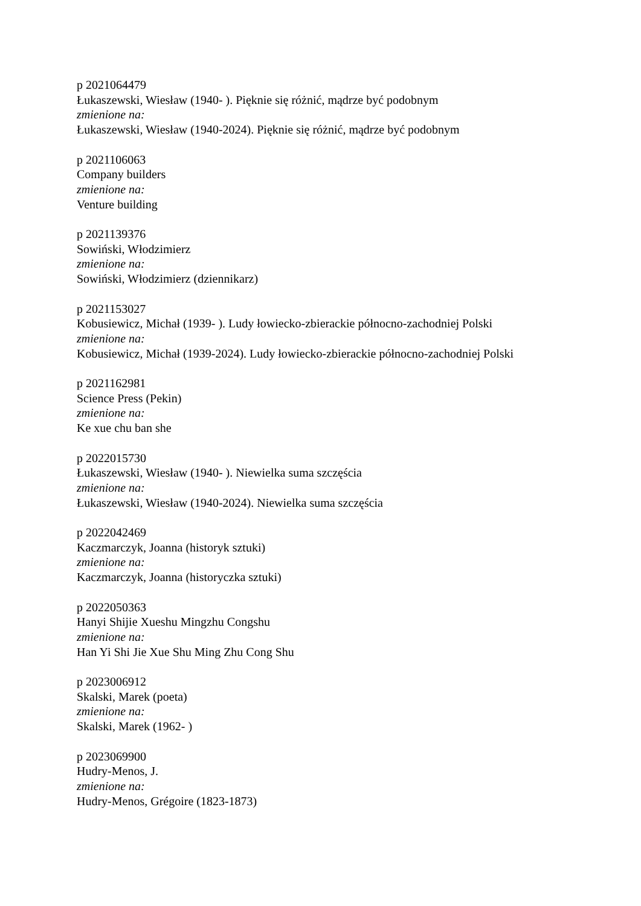p 2021064479
Łukaszewski, Wiesław (1940- ). Pięknie się różnić, mądrze być podobnym
zmienione na:
Łukaszewski, Wiesław (1940-2024). Pięknie się różnić, mądrze być podobnym
p 2021106063
Company builders
zmienione na:
Venture building
p 2021139376
Sowiński, Włodzimierz
zmienione na:
Sowiński, Włodzimierz (dziennikarz)
p 2021153027
Kobusiewicz, Michał (1939- ). Ludy łowiecko-zbierackie północno-zachodniej Polski
zmienione na:
Kobusiewicz, Michał (1939-2024). Ludy łowiecko-zbierackie północno-zachodniej Polski
p 2021162981
Science Press (Pekin)
zmienione na:
Ke xue chu ban she
p 2022015730
Łukaszewski, Wiesław (1940- ). Niewielka suma szczęścia
zmienione na:
Łukaszewski, Wiesław (1940-2024). Niewielka suma szczęścia
p 2022042469
Kaczmarczyk, Joanna (historyk sztuki)
zmienione na:
Kaczmarczyk, Joanna (historyczka sztuki)
p 2022050363
Hanyi Shijie Xueshu Mingzhu Congshu
zmienione na:
Han Yi Shi Jie Xue Shu Ming Zhu Cong Shu
p 2023006912
Skalski, Marek (poeta)
zmienione na:
Skalski, Marek (1962- )
p 2023069900
Hudry-Menos, J.
zmienione na:
Hudry-Menos, Grégoire (1823-1873)